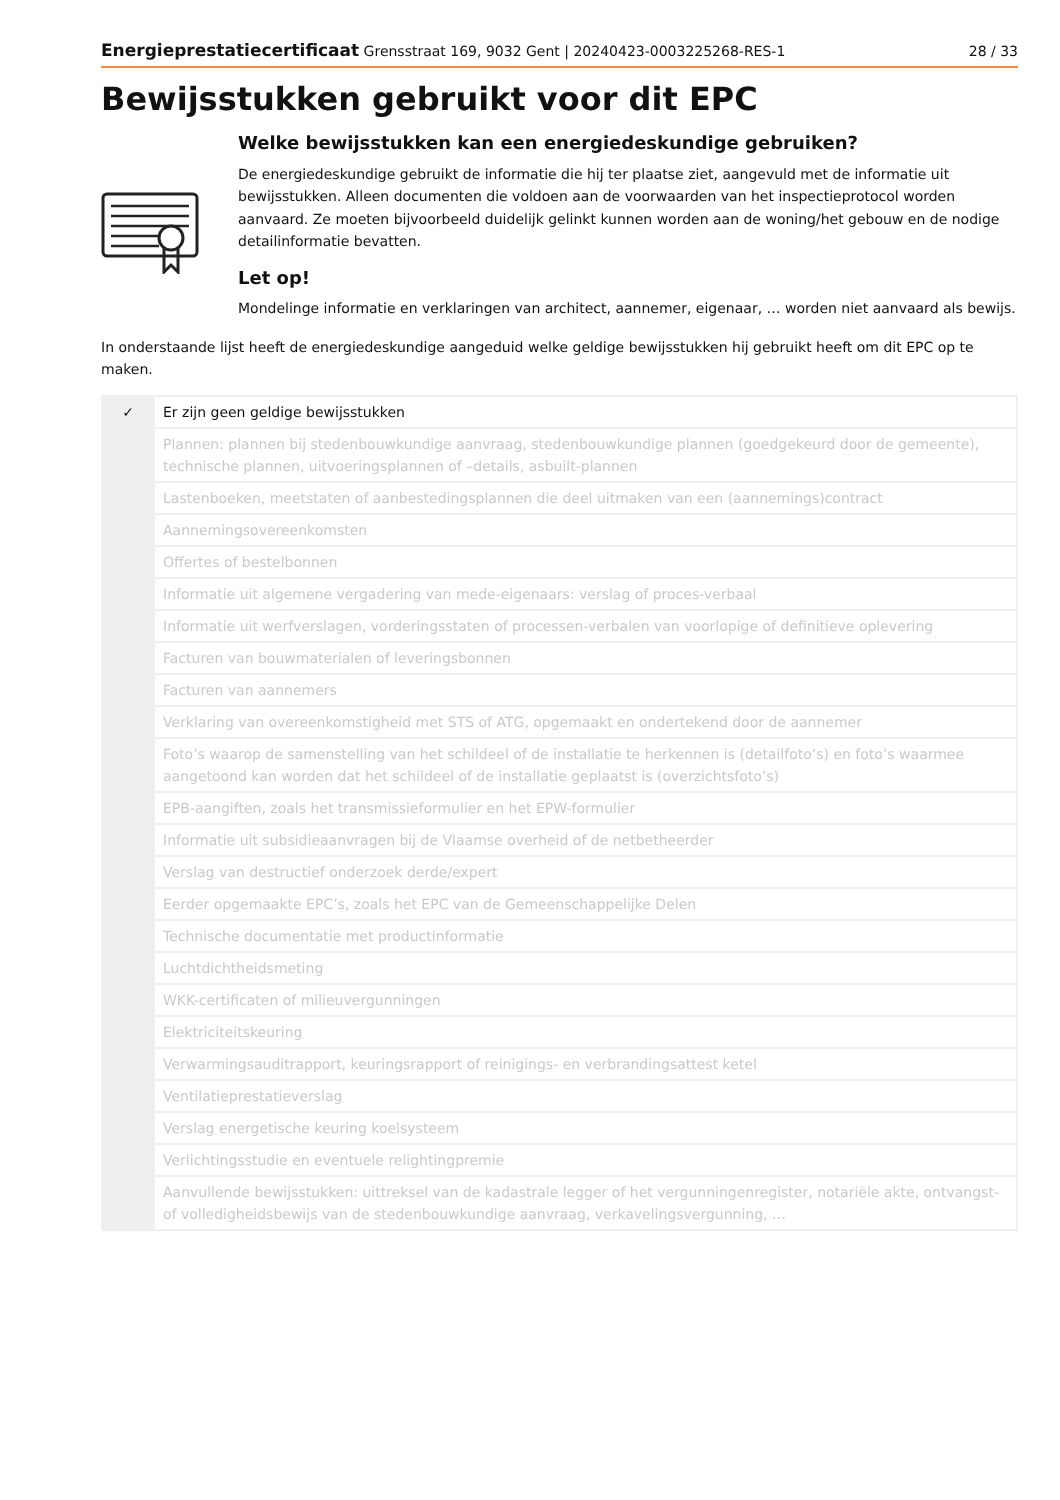Energieprestatiecertificaat Grensstraat 169, 9032 Gent | 20240423-0003225268-RES-1 28 / 33
Bewijsstukken gebruikt voor dit EPC
Welke bewijsstukken kan een energiedeskundige gebruiken?
De energiedeskundige gebruikt de informatie die hij ter plaatse ziet, aangevuld met de informatie uit bewijsstukken. Alleen documenten die voldoen aan de voorwaarden van het inspectieprotocol worden aanvaard. Ze moeten bijvoorbeeld duidelijk gelinkt kunnen worden aan de woning/het gebouw en de nodige detailinformatie bevatten.
Let op!
Mondelinge informatie en verklaringen van architect, aannemer, eigenaar, … worden niet aanvaard als bewijs.
In onderstaande lijst heeft de energiedeskundige aangeduid welke geldige bewijsstukken hij gebruikt heeft om dit EPC op te maken.
| ✓ | Er zijn geen geldige bewijsstukken |
| | Plannen: plannen bij stedenbouwkundige aanvraag, stedenbouwkundige plannen (goedgekeurd door de gemeente), technische plannen, uitvoeringsplannen of –details, asbuilt-plannen |
| | Lastenboeken, meetstaten of aanbestedingsplannen die deel uitmaken van een (aannemings)contract |
| | Aannemingsovereenkomsten |
| | Offertes of bestelbonnen |
| | Informatie uit algemene vergadering van mede-eigenaars: verslag of proces-verbaal |
| | Informatie uit werfverslagen, vorderingsstaten of processen-verbalen van voorlopige of definitieve oplevering |
| | Facturen van bouwmaterialen of leveringsbonnen |
| | Facturen van aannemers |
| | Verklaring van overeenkomstigheid met STS of ATG, opgemaakt en ondertekend door de aannemer |
| | Foto’s waarop de samenstelling van het schildeel of de installatie te herkennen is (detailfoto’s) en foto’s waarmee aangetoond kan worden dat het schildeel of de installatie geplaatst is (overzichtsfoto’s) |
| | EPB-aangiften, zoals het transmissieformulier en het EPW-formulier |
| | Informatie uit subsidieaanvragen bij de Vlaamse overheid of de netbetheerder |
| | Verslag van destructief onderzoek derde/expert |
| | Eerder opgemaakte EPC’s, zoals het EPC van de Gemeenschappelijke Delen |
| | Technische documentatie met productinformatie |
| | Luchtdichtheidsmeting |
| | WKK-certificaten of milieuvergunningen |
| | Elektriciteitskeuring |
| | Verwarmingsauditrapport, keuringsrapport of reinigings- en verbrandingsattest ketel |
| | Ventilatieprestatieverslag |
| | Verslag energetische keuring koelsysteem |
| | Verlichtingsstudie en eventuele relightingpremie |
| | Aanvullende bewijsstukken: uittreksel van de kadastrale legger of het vergunningenregister, notariële akte, ontvangst- of volledigheidsbewijs van de stedenbouwkundige aanvraag, verkavelingsvergunning, … |